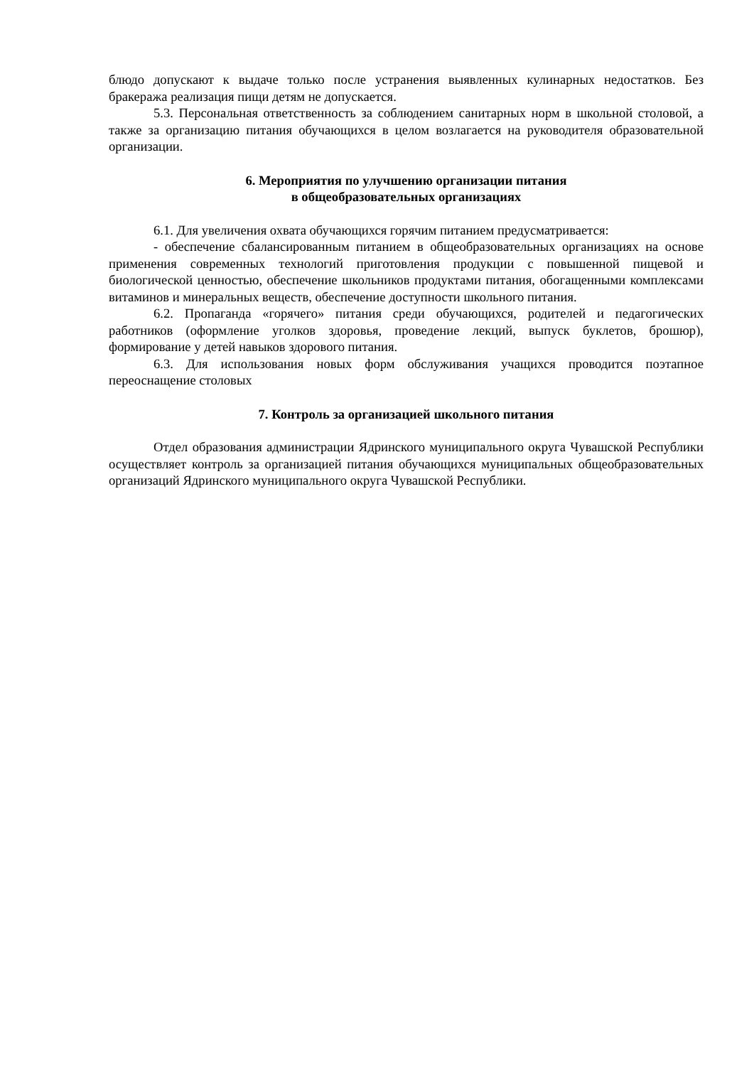блюдо допускают к выдаче только после устранения выявленных кулинарных недостатков. Без бракеража реализация пищи детям не допускается.
5.3. Персональная ответственность за соблюдением санитарных норм в школьной столовой, а также за организацию питания обучающихся в целом возлагается на руководителя образовательной организации.
6. Мероприятия по улучшению организации питания
в общеобразовательных организациях
6.1. Для увеличения охвата обучающихся горячим питанием предусматривается:
- обеспечение сбалансированным питанием в общеобразовательных организациях на основе применения современных технологий приготовления продукции с повышенной пищевой и биологической ценностью, обеспечение школьников продуктами питания, обогащенными комплексами витаминов и минеральных веществ, обеспечение доступности школьного питания.
6.2. Пропаганда «горячего» питания среди обучающихся, родителей и педагогических работников (оформление уголков здоровья, проведение лекций, выпуск буклетов, брошюр), формирование у детей навыков здорового питания.
6.3. Для использования новых форм обслуживания учащихся проводится поэтапное переоснащение столовых
7. Контроль за организацией школьного питания
Отдел образования администрации Ядринского муниципального округа Чувашской Республики осуществляет контроль за организацией питания обучающихся муниципальных общеобразовательных организаций Ядринского муниципального округа Чувашской Республики.